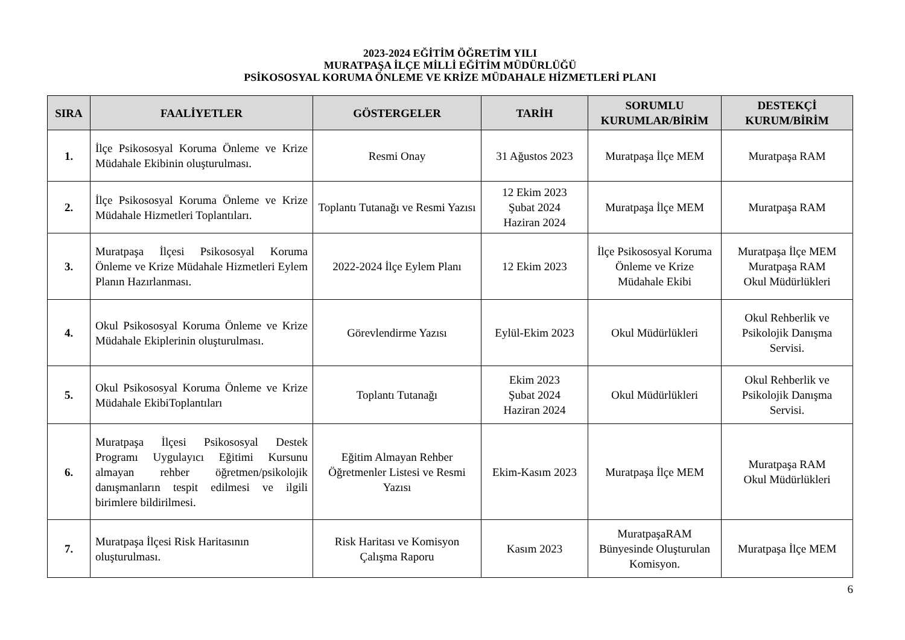2023-2024 EĞİTİM ÖĞRETİM YILI
MURATPAŞA İLÇE MİLLİ EĞİTİM MÜDÜRLÜĞÜ
PSİKOSOSYAL KORUMA ÖNLEME VE KRİZE MÜDAHALE HİZMETLERİ PLANI
| SIRA | FAALİYETLER | GÖSTERGELER | TARİH | SORUMLU KURUMLAR/BİRİM | DESTEKÇİ KURUM/BİRİM |
| --- | --- | --- | --- | --- | --- |
| 1. | İlçe Psikososyal Koruma Önleme ve Krize Müdahale Ekibinin oluşturulması. | Resmi Onay | 31 Ağustos 2023 | Muratpaşa İlçe MEM | Muratpaşa RAM |
| 2. | İlçe Psikososyal Koruma Önleme ve Krize Müdahale Hizmetleri Toplantıları. | Toplantı Tutanağı ve Resmi Yazısı | 12 Ekim 2023 Şubat 2024 Haziran 2024 | Muratpaşa İlçe MEM | Muratpaşa RAM |
| 3. | Muratpaşa İlçesi Psikososyal Koruma Önleme ve Krize Müdahale Hizmetleri Eylem Planın Hazırlanması. | 2022-2024 İlçe Eylem Planı | 12 Ekim 2023 | İlçe Psikososyal Koruma Önleme ve Krize Müdahale Ekibi | Muratpaşa İlçe MEM Muratpaşa RAM Okul Müdürlükleri |
| 4. | Okul Psikososyal Koruma Önleme ve Krize Müdahale Ekiplerinin oluşturulması. | Görevlendirme Yazısı | Eylül-Ekim 2023 | Okul Müdürlükleri | Okul Rehberlik ve Psikolojik Danışma Servisi. |
| 5. | Okul Psikososyal Koruma Önleme ve Krize Müdahale EkibiToplantıları | Toplantı Tutanağı | Ekim 2023 Şubat 2024 Haziran 2024 | Okul Müdürlükleri | Okul Rehberlik ve Psikolojik Danışma Servisi. |
| 6. | Muratpaşa İlçesi Psikososyal Destek Programı Uygulayıcı Eğitimi Kursunu almayan rehber öğretmen/psikolojik danışmanların tespit edilmesi ve ilgili birimlere bildirilmesi. | Eğitim Almayan Rehber Öğretmenler Listesi ve Resmi Yazısı | Ekim-Kasım 2023 | Muratpaşa İlçe MEM | Muratpaşa RAM Okul Müdürlükleri |
| 7. | Muratpaşa İlçesi Risk Haritasının oluşturulması. | Risk Haritası ve Komisyon Çalışma Raporu | Kasım 2023 | MuratpaşaRAM Bünyesinde Oluşturulan Komisyon. | Muratpaşa İlçe MEM |
6